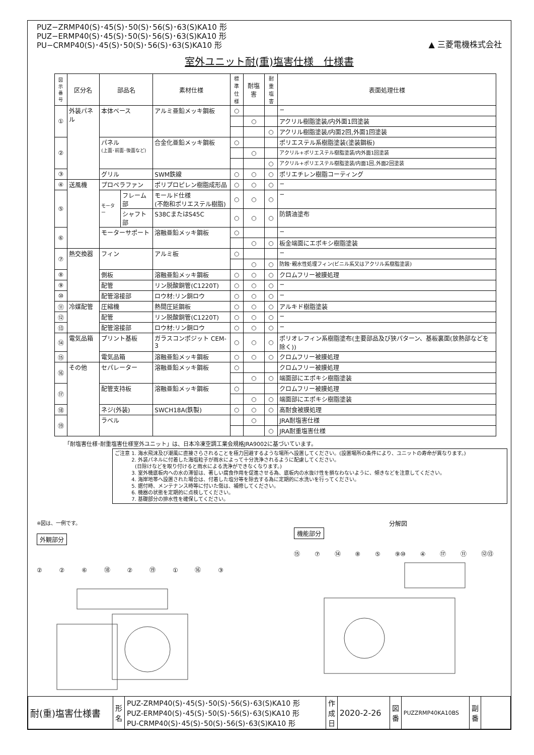PUZ−ZRMP40(S)･45(S)･50(S)･56(S)･63(S)KA10 形
PUZ−ERMP40(S)･45(S)･50(S)･56(S)･63(S)KA10 形
PU−CRMP40(S)･45(S)･50(S)･56(S)･63(S)KA10 形
▲ 三菱電機株式会社
室外ユニット耐(重)塩害仕様　仕様書
| 図示 番号 | 区分名 | 部品名 | | 素材仕様 | 標準 仕様 | 耐塩害 | 耐重 塩害 | 表面処理仕様 |
| --- | --- | --- | --- | --- | --- | --- | --- | --- |
| ① | 外装パネル | 本体ベース | | アルミ亜鉛メッキ鋼板 | ○ | | | − |
| | | | | | | ○ | | アクリル樹脂塗装/内外面1回塗装 |
| | | | | | | | ○ | アクリル樹脂塗装/内面2回,外面1回塗装 |
| ② | | パネル (上面･前面･後面など) | | 合金化亜鉛メッキ鋼板 | ○ | | | ポリエステル系樹脂塗装(塗装鋼板) |
| | | | | | | ○ | | アクリル+ポリエステル樹脂塗装/内外面1回塗装 |
| | | | | | | | ○ | アクリル+ポリエステル樹脂塗装/内面1回,外面2回塗装 |
| ③ | | グリル | | SWM鉄線 | ○ | ○ | ○ | ポリエチレン樹脂コーティング |
| ④ | 送風機 | プロペラファン | | ポリプロピレン樹脂成形品 | ○ | ○ | ○ | − |
| ⑤ | | モーター | フレーム部 | モールド仕様 (不飽和ポリエステル樹脂) | ○ | ○ | ○ | − |
| | | | シャフト部 | S38CまたはS45C | ○ | ○ | ○ | 防錆油塗布 |
| ⑥ | | モーターサポート | | 溶融亜鉛メッキ鋼板 | ○ | | | − |
| | | | | | | ○ | ○ | 板金端面にエポキシ樹脂塗装 |
| ⑦ | 熱交換器 | フィン | | アルミ板 | ○ | | | − |
| | | | | | | ○ | ○ | 防蝕･親水性処理フィン(ビニル系又はアクリル系樹脂塗装) |
| ⑧ | | 側板 | | 溶融亜鉛メッキ鋼板 | ○ | ○ | ○ | クロムフリー被膜処理 |
| ⑨ | | 配管 | | リン脱酸銅管(C1220T) | ○ | ○ | ○ | − |
| ⑩ | | 配管溶接部 | | ロウ材:リン銅ロウ | ○ | ○ | ○ | − |
| ⑪ | 冷媒配管 | 圧縮機 | | 熱間圧延鋼板 | ○ | ○ | ○ | アルキド樹脂塗装 |
| ⑫ | | 配管 | | リン脱酸銅管(C1220T) | ○ | ○ | ○ | − |
| ⑬ | | 配管溶接部 | | ロウ材:リン銅ロウ | ○ | ○ | ○ | − |
| ⑭ | 電気品箱 | プリント基板 | | ガラスコンポジット CEM-3 | ○ | ○ | ○ | ポリオレフィン系樹脂塗布(主要部品及び狭パターン、基板裏面(放熱部などを除く)) |
| ⑮ | | 電気品箱 | | 溶融亜鉛メッキ鋼板 | ○ | ○ | ○ | クロムフリー被膜処理 |
| ⑯ | その他 | セパレーター | | 溶融亜鉛メッキ鋼板 | ○ | | | クロムフリー被膜処理 |
| | | | | | | ○ | ○ | 端面部にエポキシ樹脂塗装 |
| ⑰ | | 配管支持板 | | 溶融亜鉛メッキ鋼板 | ○ | | | クロムフリー被膜処理 |
| | | | | | | ○ | ○ | 端面部にエポキシ樹脂塗装 |
| ⑱ | | ネジ(外装) | | SWCH18A(鉄製) | ○ | ○ | ○ | 高耐食被膜処理 |
| ⑲ | | ラベル | | | | ○ | | JRA耐塩害仕様 |
| | | | | | | | ○ | JRA耐重塩害仕様 |
「耐塩害仕様･耐重塩害仕様室外ユニット」は、日本冷凍空調工業会規格JRA9002に基づいています。
ご注意 1. 海水飛沫及び潮風に直接さらされることを極力回避するような場所へ設置してください。(設置場所の条件により、ユニットの寿命が異なります。)
    2. 外装パネルに付着した海塩粒子が雨水によって十分洗浄されるように配慮してください。
    (日除けなどを取り付けると雨水による洗浄ができなくなります。)
    3. 室外機底板内への水の滞留は、著しい腐食作用を促進させる為、底板内の水抜け性を損なわないように、傾きなどを注意してください。
    4. 海岸地帯へ設置された場合は、付着した塩分等を除去する為に定期的に水洗いを行ってください。
    5. 据付時、メンテナンス時等に付いた傷は、補修してください。
    6. 機器の状態を定期的に点検してください。
    7. 基礎部分の排水性を確保してください。
※図は、一例です。
外観部分
② ② ⑥ ⑱ ② ⑲ ① ⑯ ③
分解図
機能部分
⑮ ⑦ ⑭ ⑧ ⑤ ⑨⑩ ④ ⑰ ⑪ ⑫⑬
| 耐(重)塩害仕様書 | 形 名 | PUZ-ZRMP40(S)･45(S)･50(S)･56(S)･63(S)KA10 形 PUZ-ERMP40(S)･45(S)･50(S)･56(S)･63(S)KA10 形 PU-CRMP40(S)･45(S)･50(S)･56(S)･63(S)KA10 形 | 作 成 日 | 2020-2-26 | 図 番 | PUZZRMP40KA10BS | 副 番 | |